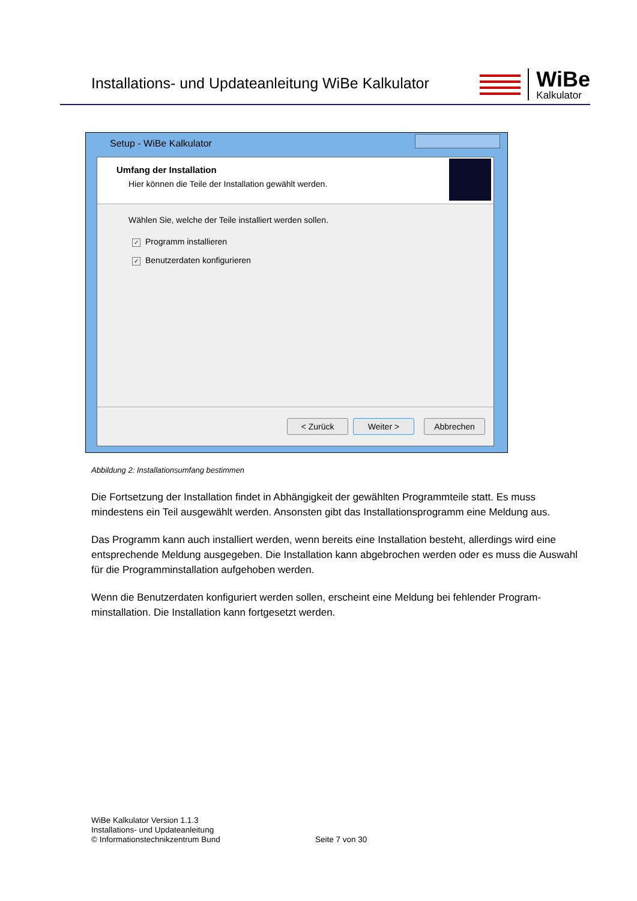Installations- und Updateanleitung WiBe Kalkulator
WiBe
Kalkulator
Setup - WiBe Kalkulator
Umfang der Installation
Hier können die Teile der Installation gewählt werden.
Wählen Sie, welche der Teile installiert werden sollen.
✓ Programm installieren
✓ Benutzerdaten konfigurieren
< Zurück Weiter > Abbrechen
Abbildung 2: Installationsumfang bestimmen
Die Fortsetzung der Installation findet in Abhängigkeit der gewählten Programmteile statt. Es muss mindestens ein Teil ausgewählt werden. Ansonsten gibt das Installationsprogramm eine Meldung aus.
Das Programm kann auch installiert werden, wenn bereits eine Installation besteht, allerdings wird eine entsprechende Meldung ausgegeben. Die Installation kann abgebrochen werden oder es muss die Auswahl für die Programminstallation aufgehoben werden.
Wenn die Benutzerdaten konfiguriert werden sollen, erscheint eine Meldung bei fehlender Program-minstallation. Die Installation kann fortgesetzt werden.
WiBe Kalkulator Version 1.1.3
Installations- und Updateanleitung
© Informationstechnikzentrum Bund
Seite 7 von 30